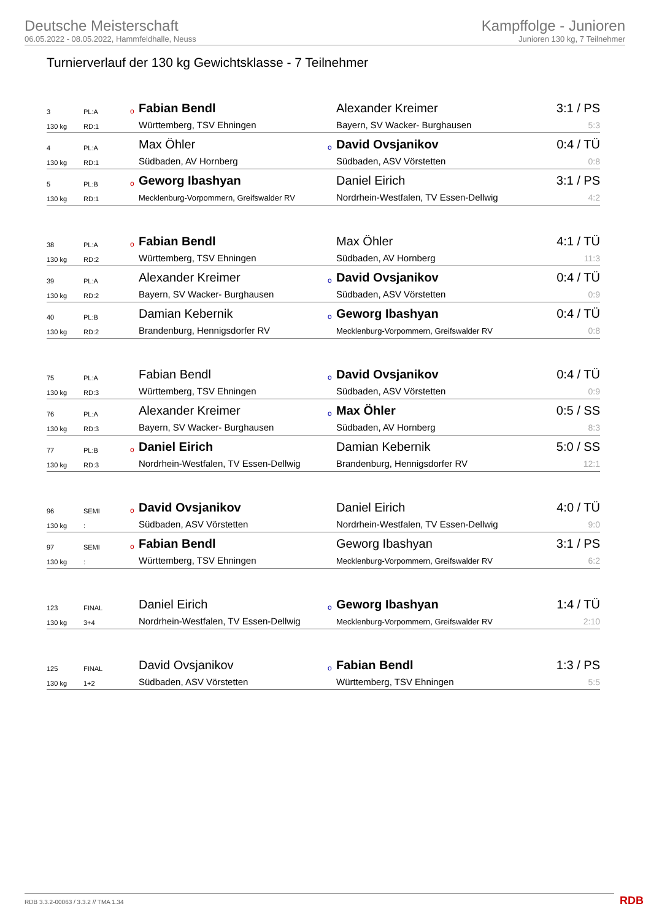Deutsche Meisterschaft
06.05.2022 - 08.05.2022, Hammfeldhalle, Neuss
Kampffolge - Junioren
Junioren 130 kg, 7 Teilnehmer
Turnierverlauf der 130 kg Gewichtsklasse - 7 Teilnehmer
| 3 | PL:A | o | Fabian Bendl | | Alexander Kreimer | 3:1 / PS |
| 130 kg | RD:1 | | Württemberg, TSV Ehningen | | Bayern, SV Wacker- Burghausen | 5:3 |
| 4 | PL:A | | Max Öhler | o | David Ovsjanikov | 0:4 / TÜ |
| 130 kg | RD:1 | | Südbaden, AV Hornberg | | Südbaden, ASV Vörstetten | 0:8 |
| 5 | PL:B | o | Geworg Ibashyan | | Daniel Eirich | 3:1 / PS |
| 130 kg | RD:1 | | Mecklenburg-Vorpommern, Greifswalder RV | | Nordrhein-Westfalen, TV Essen-Dellwig | 4:2 |
| 38 | PL:A | o | Fabian Bendl | | Max Öhler | 4:1 / TÜ |
| 130 kg | RD:2 | | Württemberg, TSV Ehningen | | Südbaden, AV Hornberg | 11:3 |
| 39 | PL:A | | Alexander Kreimer | o | David Ovsjanikov | 0:4 / TÜ |
| 130 kg | RD:2 | | Bayern, SV Wacker- Burghausen | | Südbaden, ASV Vörstetten | 0:9 |
| 40 | PL:B | | Damian Kebernik | o | Geworg Ibashyan | 0:4 / TÜ |
| 130 kg | RD:2 | | Brandenburg, Hennigsdorfer RV | | Mecklenburg-Vorpommern, Greifswalder RV | 0:8 |
| 75 | PL:A | | Fabian Bendl | o | David Ovsjanikov | 0:4 / TÜ |
| 130 kg | RD:3 | | Württemberg, TSV Ehningen | | Südbaden, ASV Vörstetten | 0:9 |
| 76 | PL:A | | Alexander Kreimer | o | Max Öhler | 0:5 / SS |
| 130 kg | RD:3 | | Bayern, SV Wacker- Burghausen | | Südbaden, AV Hornberg | 8:3 |
| 77 | PL:B | o | Daniel Eirich | | Damian Kebernik | 5:0 / SS |
| 130 kg | RD:3 | | Nordrhein-Westfalen, TV Essen-Dellwig | | Brandenburg, Hennigsdorfer RV | 12:1 |
| 96 | SEMI | o | David Ovsjanikov | | Daniel Eirich | 4:0 / TÜ |
| 130 kg | : | | Südbaden, ASV Vörstetten | | Nordrhein-Westfalen, TV Essen-Dellwig | 9:0 |
| 97 | SEMI | o | Fabian Bendl | | Geworg Ibashyan | 3:1 / PS |
| 130 kg | : | | Württemberg, TSV Ehningen | | Mecklenburg-Vorpommern, Greifswalder RV | 6:2 |
| 123 | FINAL | | Daniel Eirich | o | Geworg Ibashyan | 1:4 / TÜ |
| 130 kg | 3+4 | | Nordrhein-Westfalen, TV Essen-Dellwig | | Mecklenburg-Vorpommern, Greifswalder RV | 2:10 |
| 125 | FINAL | | David Ovsjanikov | o | Fabian Bendl | 1:3 / PS |
| 130 kg | 1+2 | | Südbaden, ASV Vörstetten | | Württemberg, TSV Ehningen | 5:5 |
RDB 3.3.2-00063 / 3.3.2 // TMA 1.34
RDB